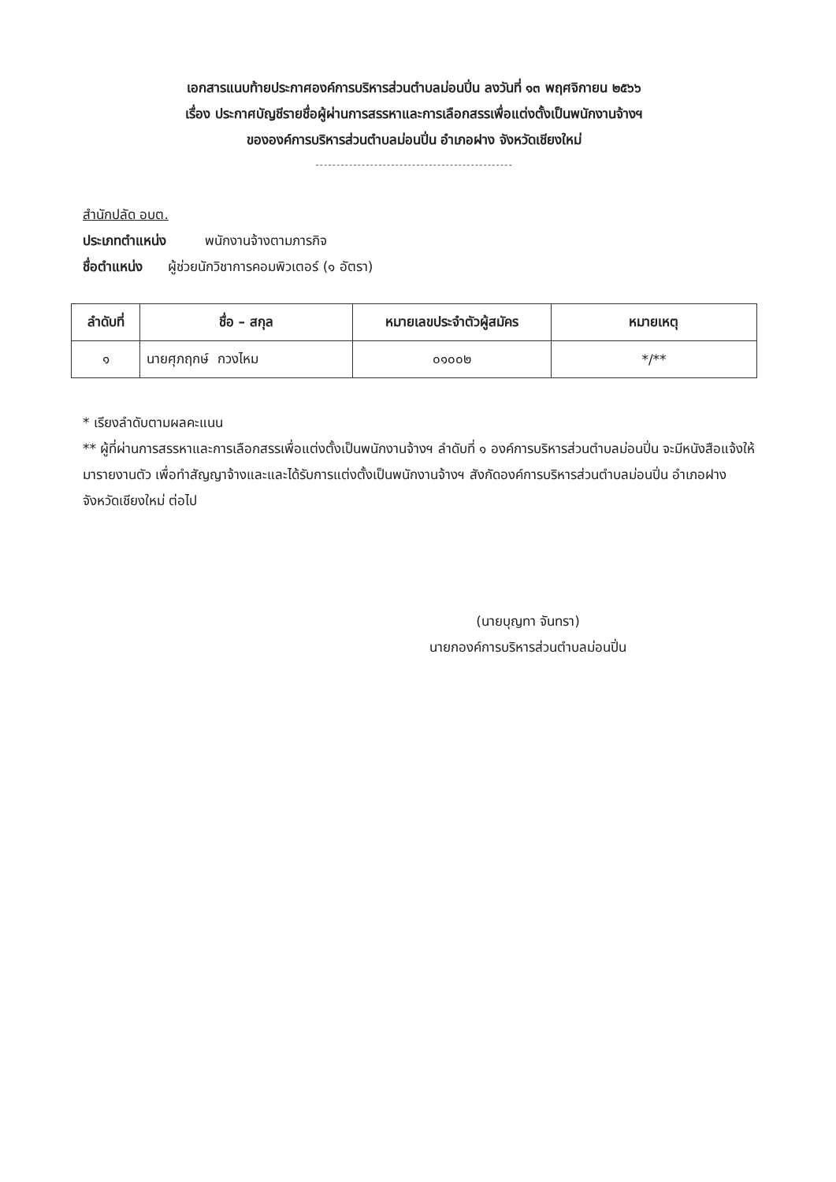เอกสารแนบท้ายประกาศองค์การบริหารส่วนตำบลม่อนปิ่น ลงวันที่ ๑๓ พฤศจิกายน ๒๕๖๖
เรื่อง ประกาศบัญชีรายชื่อผู้ผ่านการสรรหาและการเลือกสรรเพื่อแต่งตั้งเป็นพนักงานจ้างฯ
ขององค์การบริหารส่วนตำบลม่อนปิ่น อำเภอฝาง จังหวัดเชียงใหม่
-----------------------------------------------
สำนักปลัด อบต.
ประเภทตำแหน่ง พนักงานจ้างตามภารกิจ
ชื่อตำแหน่ง ผู้ช่วยนักวิชาการคอมพิวเตอร์ (๑ อัตรา)
| ลำดับที่ | ชื่อ – สกุล | หมายเลขประจำตัวผู้สมัคร | หมายเหตุ |
| --- | --- | --- | --- |
| ๑ | นายศุภฤกษ์ กวงไหม | ๐๑๐๐๒ | */** |
* เรียงลำดับตามผลคะแนน
** ผู้ที่ผ่านการสรรหาและการเลือกสรรเพื่อแต่งตั้งเป็นพนักงานจ้างฯ ลำดับที่ ๑ องค์การบริหารส่วนตำบลม่อนปิ่น จะมีหนังสือแจ้งให้มารายงานตัว เพื่อทำสัญญาจ้างและและได้รับการแต่งตั้งเป็นพนักงานจ้างฯ สังกัดองค์การบริหารส่วนตำบลม่อนปิ่น อำเภอฝาง จังหวัดเชียงใหม่ ต่อไป
(นายบุญทา จันทรา)
นายกองค์การบริหารส่วนตำบลม่อนปิ่น